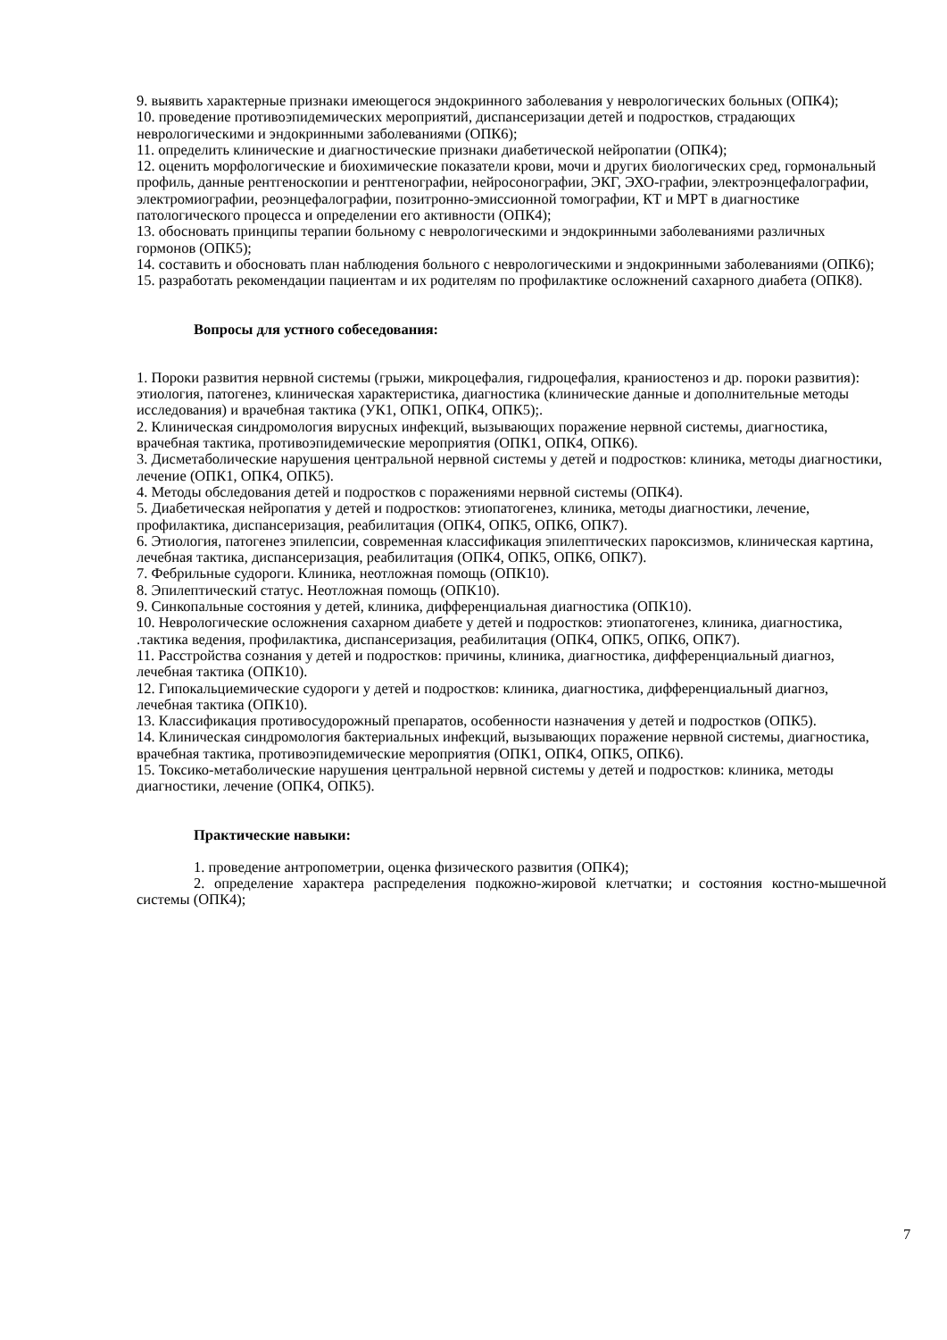9. выявить характерные признаки имеющегося эндокринного заболевания у неврологических больных (ОПК4);
10. проведение противоэпидемических мероприятий, диспансеризации детей и подростков, страдающих неврологическими и эндокринными заболеваниями (ОПК6);
11. определить клинические и диагностические признаки диабетической нейропатии (ОПК4);
12. оценить морфологические и биохимические показатели крови, мочи и других биологических сред, гормональный профиль, данные рентгеноскопии и рентгенографии, нейросонографии, ЭКГ, ЭХО-графии, электроэнцефалографии, электромиографии, реоэнцефалографии, позитронно-эмиссионной томографии, КТ и МРТ в диагностике патологического процесса и определении его активности (ОПК4);
13. обосновать принципы терапии больному с неврологическими и эндокринными заболеваниями различных гормонов (ОПК5);
14. составить и обосновать план наблюдения больного с неврологическими и эндокринными заболеваниями (ОПК6);
15. разработать рекомендации пациентам и их родителям по профилактике осложнений сахарного диабета (ОПК8).
Вопросы для устного собеседования:
1. Пороки развития нервной системы (грыжи, микроцефалия, гидроцефалия, краниостеноз и др. пороки развития): этиология, патогенез, клиническая характеристика, диагностика (клинические данные и дополнительные методы исследования) и врачебная тактика (УК1, ОПК1, ОПК4, ОПК5);.
2. Клиническая синдромология вирусных инфекций, вызывающих поражение нервной системы, диагностика, врачебная тактика, противоэпидемические мероприятия (ОПК1, ОПК4, ОПК6).
3. Дисметаболические нарушения центральной нервной системы у детей и подростков: клиника, методы диагностики, лечение (ОПК1, ОПК4, ОПК5).
4. Методы обследования детей и подростков с поражениями нервной системы (ОПК4).
5. Диабетическая нейропатия у детей и подростков: этиопатогенез, клиника, методы диагностики, лечение, профилактика, диспансеризация, реабилитация (ОПК4, ОПК5, ОПК6, ОПК7).
6. Этиология, патогенез эпилепсии, современная классификация эпилептических пароксизмов, клиническая картина, лечебная тактика, диспансеризация, реабилитация (ОПК4, ОПК5, ОПК6, ОПК7).
7. Фебрильные судороги. Клиника, неотложная помощь (ОПК10).
8. Эпилептический статус. Неотложная помощь (ОПК10).
9. Синкопальные состояния у детей, клиника, дифференциальная диагностика (ОПК10).
10. Неврологические осложнения сахарном диабете у детей и подростков: этиопатогенез, клиника, диагностика, .тактика ведения, профилактика, диспансеризация, реабилитация (ОПК4, ОПК5, ОПК6, ОПК7).
11. Расстройства сознания у детей и подростков: причины, клиника, диагностика, дифференциальный диагноз, лечебная тактика (ОПК10).
12. Гипокальциемические судороги у детей и подростков: клиника, диагностика, дифференциальный диагноз, лечебная тактика (ОПК10).
13. Классификация противосудорожный препаратов, особенности назначения у детей и подростков (ОПК5).
14. Клиническая синдромология бактериальных инфекций, вызывающих поражение нервной системы, диагностика, врачебная тактика, противоэпидемические мероприятия (ОПК1, ОПК4, ОПК5, ОПК6).
15. Токсико-метаболические нарушения центральной нервной системы у детей и подростков: клиника, методы диагностики, лечение (ОПК4, ОПК5).
Практические навыки:
1. проведение антропометрии, оценка физического развития (ОПК4);
2. определение характера распределения подкожно-жировой клетчатки; и состояния костно-мышечной системы (ОПК4);
7